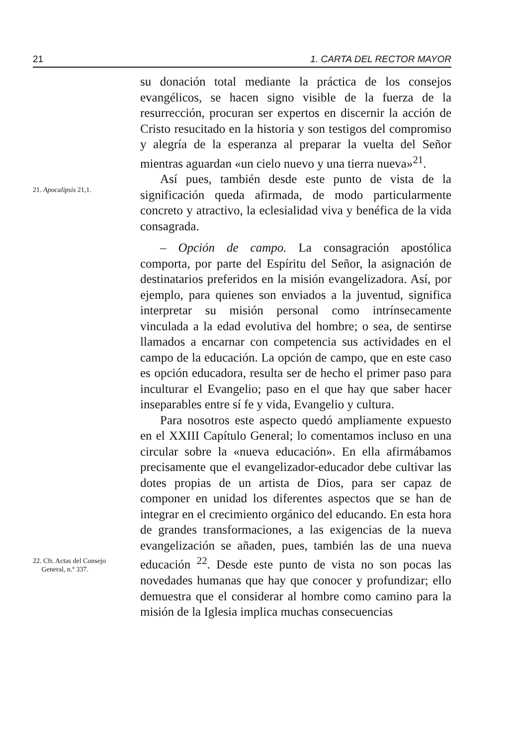21 1. CARTA DEL RECTOR MAYOR
21. Apocalipsis 21,1.
su donación total mediante la práctica de los consejos evangélicos, se hacen signo visible de la fuerza de la resurrección, procuran ser expertos en discernir la acción de Cristo resucitado en la historia y son testigos del compromiso y alegría de la esperanza al preparar la vuelta del Señor mientras aguardan «un cielo nuevo y una tierra nueva»<sup>21</sup>.
Así pues, también desde este punto de vista de la significación queda afirmada, de modo particularmente concreto y atractivo, la eclesialidad viva y benéfica de la vida consagrada.
– Opción de campo. La consagración apostólica comporta, por parte del Espíritu del Señor, la asignación de destinatarios preferidos en la misión evangelizadora. Así, por ejemplo, para quienes son enviados a la juventud, significa interpretar su misión personal como intrínsecamente vinculada a la edad evolutiva del hombre; o sea, de sentirse llamados a encarnar con competencia sus actividades en el campo de la educación. La opción de campo, que en este caso es opción educadora, resulta ser de hecho el primer paso para inculturar el Evangelio; paso en el que hay que saber hacer inseparables entre sí fe y vida, Evangelio y cultura.
22. Cfr. Actas del Consejo
General, n.º 337.
Para nosotros este aspecto quedó ampliamente expuesto en el XXIII Capítulo General; lo comentamos incluso en una circular sobre la «nueva educación». En ella afirmábamos precisamente que el evangelizador-educador debe cultivar las dotes propias de un artista de Dios, para ser capaz de componer en unidad los diferentes aspectos que se han de integrar en el crecimiento orgánico del educando. En esta hora de grandes transformaciones, a las exigencias de la nueva evangelización se añaden, pues, también las de una nueva educación <sup>22</sup>. Desde este punto de vista no son pocas las novedades humanas que hay que conocer y profundizar; ello demuestra que el considerar al hombre como camino para la misión de la Iglesia implica muchas consecuencias